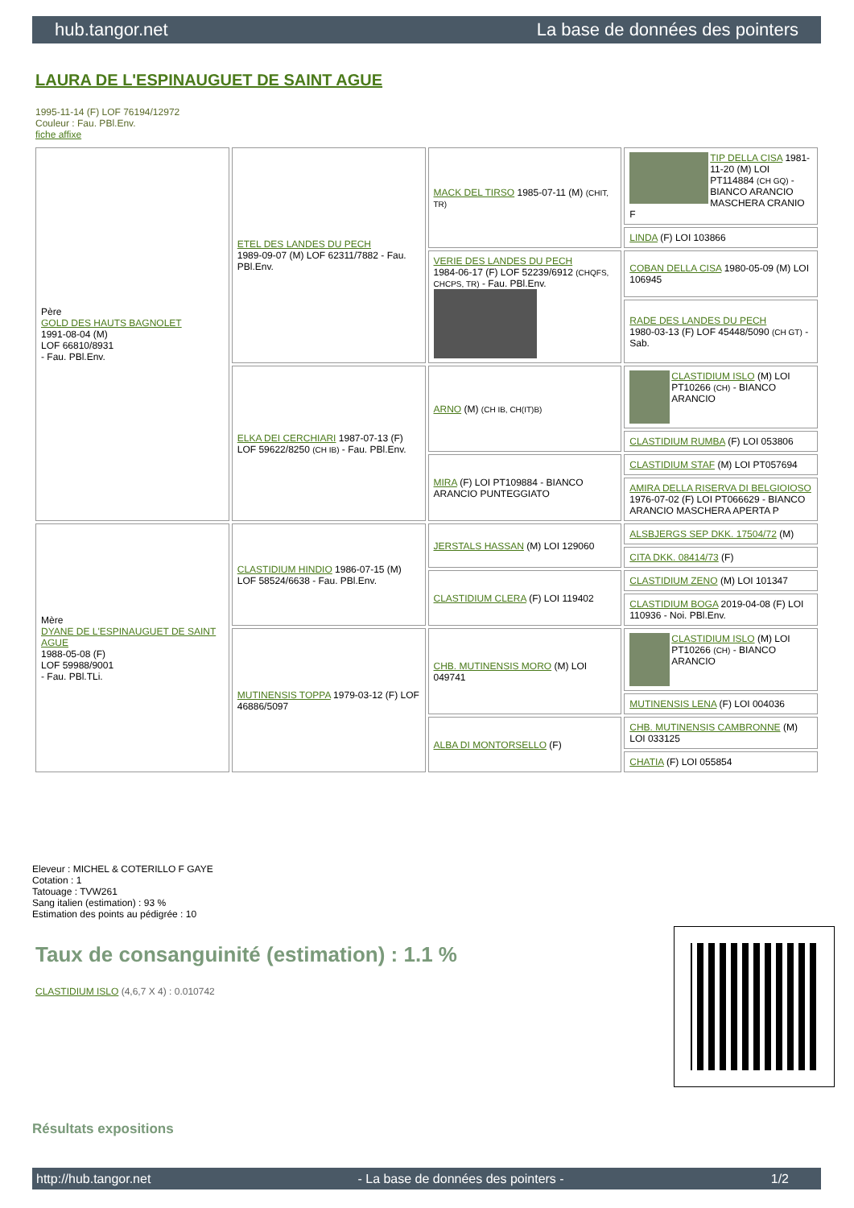hub.tangor.net La base de données des pointers
LAURA DE L'ESPINAUGUET DE SAINT AGUE
1995-11-14 (F) LOF 76194/12972
Couleur : Fau. PBl.Env.
fiche affixe
| Père GOLD DES HAUTS BAGNOLET 1991-08-04 (M) LOF 66810/8931 - Fau. PBl.Env. | ETEL DES LANDES DU PECH 1989-09-07 (M) LOF 62311/7882 - Fau. PBl.Env. | MACK DEL TIRSO 1985-07-11 (M) (CHIT, TR) | TIP DELLA CISA 1981-11-20 (M) LOI PT114884 (CH GQ) - BIANCO ARANCIO MASCHERA CRANIO F |
| | | | LINDA (F) LOI 103866 |
| | | VERIE DES LANDES DU PECH 1984-06-17 (F) LOF 52239/6912 (CHQFS, CHCPS, TR) - Fau. PBl.Env. | COBAN DELLA CISA 1980-05-09 (M) LOI 106945 |
| | | | RADE DES LANDES DU PECH 1980-03-13 (F) LOF 45448/5090 (CH GT) - Sab. |
| | ELKA DEI CERCHIARI 1987-07-13 (F) LOF 59622/8250 (CH IB) - Fau. PBl.Env. | ARNO (M) (CH IB, CH(IT)B) | CLASTIDIUM ISLO (M) LOI PT10266 (CH) - BIANCO ARANCIO |
| | | | CLASTIDIUM RUMBA (F) LOI 053806 |
| | | MIRA (F) LOI PT109884 - BIANCO ARANCIO PUNTEGGIATO | CLASTIDIUM STAF (M) LOI PT057694 |
| | | | AMIRA DELLA RISERVA DI BELGIOIOSO 1976-07-02 (F) LOI PT066629 - BIANCO ARANCIO MASCHERA APERTA P |
| Mère DYANE DE L'ESPINAUGUET DE SAINT AGUE 1988-05-08 (F) LOF 59988/9001 - Fau. PBl.TLi. | CLASTIDIUM HINDIO 1986-07-15 (M) LOF 58524/6638 - Fau. PBl.Env. | JERSTALS HASSAN (M) LOI 129060 | ALSBJERGS SEP DKK. 17504/72 (M) |
| | | | CITA DKK. 08414/73 (F) |
| | | CLASTIDIUM CLERA (F) LOI 119402 | CLASTIDIUM ZENO (M) LOI 101347 |
| | | | CLASTIDIUM BOGA 2019-04-08 (F) LOI 110936 - Noi. PBl.Env. |
| | MUTINENSIS TOPPA 1979-03-12 (F) LOF 46886/5097 | CHB. MUTINENSIS MORO (M) LOI 049741 | CLASTIDIUM ISLO (M) LOI PT10266 (CH) - BIANCO ARANCIO |
| | | | MUTINENSIS LENA (F) LOI 004036 |
| | | ALBA DI MONTORSELLO (F) | CHB. MUTINENSIS CAMBRONNE (M) LOI 033125 |
| | | | CHATIA (F) LOI 055854 |
Eleveur : MICHEL & COTERILLO F GAYE
Cotation : 1
Tatouage : TVW261
Sang italien (estimation) : 93 %
Estimation des points au pédigrée : 10
Taux de consanguinité (estimation) : 1.1 %
CLASTIDIUM ISLO (4,6,7 X 4) : 0.010742
Résultats expositions
http://hub.tangor.net - La base de données des pointers - 1/2